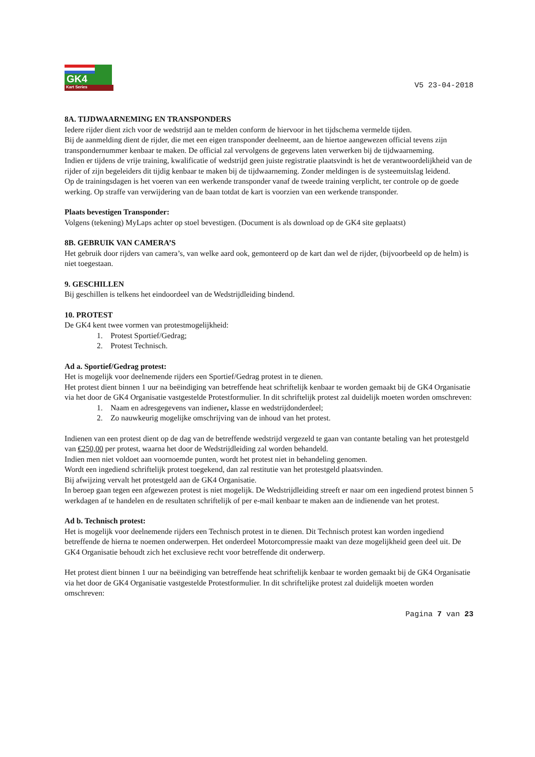GK4
Kart Series
V5 23-04-2018
8A. TIJDWAARNEMING EN TRANSPONDERS
Iedere rijder dient zich voor de wedstrijd aan te melden conform de hiervoor in het tijdschema vermelde tijden.
Bij de aanmelding dient de rijder, die met een eigen transponder deelneemt, aan de hiertoe aangewezen official tevens zijn transpondernummer kenbaar te maken. De official zal vervolgens de gegevens laten verwerken bij de tijdwaarneming.
Indien er tijdens de vrije training, kwalificatie of wedstrijd geen juiste registratie plaatsvindt is het de verantwoordelijkheid van de rijder of zijn begeleiders dit tijdig kenbaar te maken bij de tijdwaarneming. Zonder meldingen is de systeemuitslag leidend.
Op de trainingsdagen is het voeren van een werkende transponder vanaf de tweede training verplicht, ter controle op de goede werking. Op straffe van verwijdering van de baan totdat de kart is voorzien van een werkende transponder.
Plaats bevestigen Transponder:
Volgens (tekening) MyLaps achter op stoel bevestigen. (Document is als download op de GK4 site geplaatst)
8B. GEBRUIK VAN CAMERA’S
Het gebruik door rijders van camera’s, van welke aard ook, gemonteerd op de kart dan wel de rijder, (bijvoorbeeld op de helm) is niet toegestaan.
9. GESCHILLEN
Bij geschillen is telkens het eindoordeel van de Wedstrijdleiding bindend.
10. PROTEST
De GK4 kent twee vormen van protestmogelijkheid:
1. Protest Sportief/Gedrag;
2. Protest Technisch.
Ad a. Sportief/Gedrag protest:
Het is mogelijk voor deelnemende rijders een Sportief/Gedrag protest in te dienen.
Het protest dient binnen 1 uur na beëindiging van betreffende heat schriftelijk kenbaar te worden gemaakt bij de GK4 Organisatie via het door de GK4 Organisatie vastgestelde Protestformulier. In dit schriftelijk protest zal duidelijk moeten worden omschreven:
1. Naam en adresgegevens van indiener, klasse en wedstrijdonderdeel;
2. Zo nauwkeurig mogelijke omschrijving van de inhoud van het protest.
Indienen van een protest dient op de dag van de betreffende wedstrijd vergezeld te gaan van contante betaling van het protestgeld van €250,00 per protest, waarna het door de Wedstrijdleiding zal worden behandeld.
Indien men niet voldoet aan voornoemde punten, wordt het protest niet in behandeling genomen.
Wordt een ingediend schriftelijk protest toegekend, dan zal restitutie van het protestgeld plaatsvinden.
Bij afwijzing vervalt het protestgeld aan de GK4 Organisatie.
In beroep gaan tegen een afgewezen protest is niet mogelijk. De Wedstrijdleiding streeft er naar om een ingediend protest binnen 5 werkdagen af te handelen en de resultaten schriftelijk of per e-mail kenbaar te maken aan de indienende van het protest.
Ad b. Technisch protest:
Het is mogelijk voor deelnemende rijders een Technisch protest in te dienen. Dit Technisch protest kan worden ingediend betreffende de hierna te noemen onderwerpen. Het onderdeel Motorcompressie maakt van deze mogelijkheid geen deel uit. De GK4 Organisatie behoudt zich het exclusieve recht voor betreffende dit onderwerp.
Het protest dient binnen 1 uur na beëindiging van betreffende heat schriftelijk kenbaar te worden gemaakt bij de GK4 Organisatie via het door de GK4 Organisatie vastgestelde Protestformulier. In dit schriftelijke protest zal duidelijk moeten worden omschreven:
Pagina 7 van 23